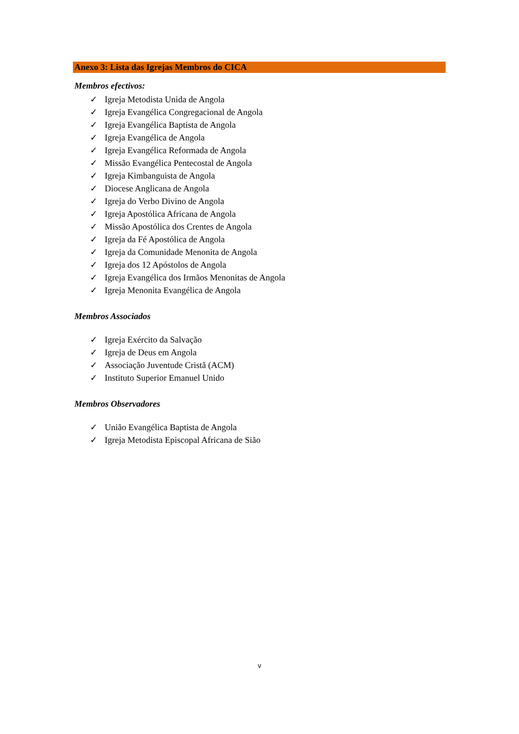Anexo 3: Lista das Igrejas Membros do CICA
Membros efectivos:
✓ Igreja Metodista Unida de Angola
✓ Igreja Evangélica Congregacional de Angola
✓ Igreja Evangélica Baptista de Angola
✓ Igreja Evangélica de Angola
✓ Igreja Evangélica Reformada de Angola
✓ Missão Evangélica Pentecostal de Angola
✓ Igreja Kimbanguista de Angola
✓ Diocese Anglicana de Angola
✓ Igreja do Verbo Divino de Angola
✓ Igreja Apostólica Africana de Angola
✓ Missão Apostólica dos Crentes de Angola
✓ Igreja da Fé Apostólica de Angola
✓ Igreja da Comunidade Menonita de Angola
✓ Igreja dos 12 Apóstolos de Angola
✓ Igreja Evangélica dos Irmãos Menonitas de Angola
✓ Igreja Menonita Evangélica de Angola
Membros Associados
✓ Igreja Exército da Salvação
✓ Igreja de Deus em Angola
✓ Associação Juventude Cristã (ACM)
✓ Instituto Superior Emanuel Unido
Membros Observadores
✓ União Evangélica Baptista de Angola
✓ Igreja Metodista Episcopal Africana de Sião
v